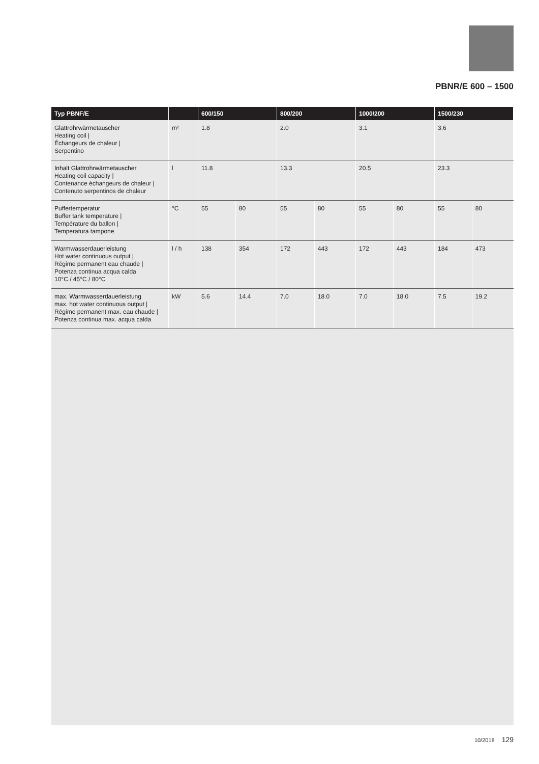PBNR/E 600 – 1500
| Typ PBNF/E | | 600/150 | | 800/200 | | 1000/200 | | 1500/230 | |
| --- | --- | --- | --- | --- | --- | --- | --- | --- | --- |
| Glattrohrwärmetauscher Heating coil / Échangeurs de chaleur / Serpentino | m² | 1.8 | | 2.0 | | 3.1 | | 3.6 | |
| Inhalt Glattrohrwärmetauscher Heating coil capacity / Contenance échangeurs de chaleur / Contenuto serpentinos de chaleur | l | 11.8 | | 13.3 | | 20.5 | | 23.3 | |
| Puffertemperatur Buffer tank temperature / Température du ballon / Temperatura tampone | °C | 55 | 80 | 55 | 80 | 55 | 80 | 55 | 80 |
| Warmwasserdauerleistung Hot water continuous output / Régime permanent eau chaude / Potenza continua acqua calda 10°C / 45°C / 80°C | l / h | 138 | 354 | 172 | 443 | 172 | 443 | 184 | 473 |
| max. Warmwasserdauerleistung max. hot water continuous output / Régime permanent max. eau chaude / Potenza continua max. acqua calda | kW | 5.6 | 14.4 | 7.0 | 18.0 | 7.0 | 18.0 | 7.5 | 19.2 |
10/2018 129